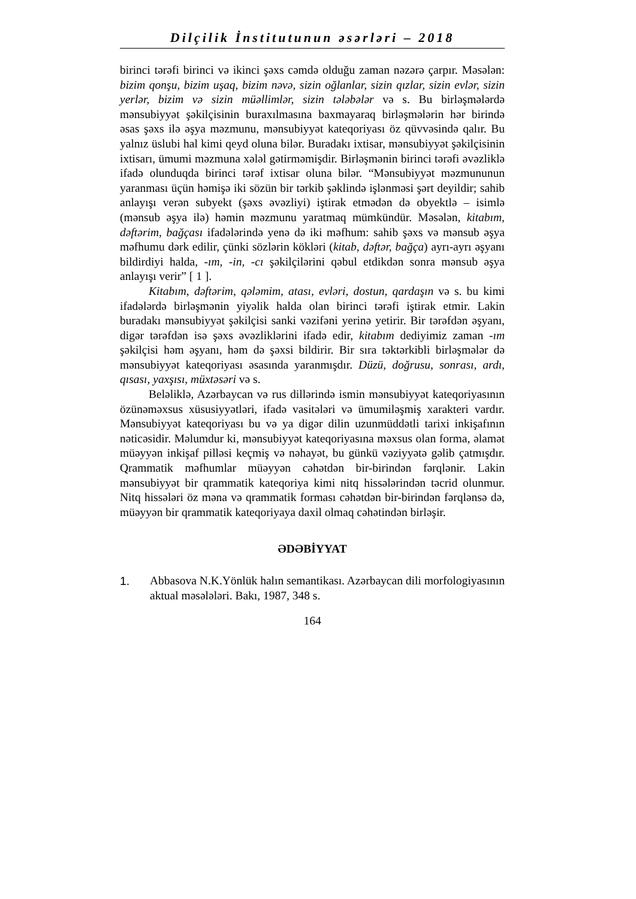Dilçilik İnstitutunun əsərləri – 2018
birinci tərəfi birinci və ikinci şəxs cəmdə olduğu zaman nəzərə çarpır. Məsələn: bizim qonşu, bizim uşaq, bizim nəvə, sizin oğlanlar, sizin qızlar, sizin evlər, sizin yerlər, bizim və sizin müəllimlər, sizin tələbələr və s. Bu birləşmələrdə mənsubiyyət şəkilçisinin buraxılmasına baxmayaraq birləşmələrin hər birində əsas şəxs ilə əşya məzmunu, mənsubiyyət kateqoriyası öz qüvvəsində qalır. Bu yalnız üslubi hal kimi qeyd oluna bilər. Buradakı ixtisar, mənsubiyyət şəkilçisinin ixtisarı, ümumi məzmuna xələl gətirməmişdir. Birləşmənin birinci tərəfi əvəzliklə ifadə olunduqda birinci tərəf ixtisar oluna bilər. “Mənsubiyyət məzmununun yaranması üçün həmişə iki sözün bir tərkib şəklində işlənməsi şərt deyildir; sahib anlayışı verən subyekt (şəxs əvəzliyi) iştirak etmədən də obyektlə – isimlə (mənsub əşya ilə) həmin məzmunu yaratmaq mümkündür. Məsələn, kitabım, dəftərim, bağçası ifadələrində yenə də iki məfhum: sahib şəxs və mənsub əşya məfhumu dərk edilir, çünki sözlərin kökləri (kitab, dəftər, bağça) ayrı-ayrı əşyanı bildirdiyi halda, -ım, -in, -cı şəkilçilərini qəbul etdikdən sonra mənsub əşya anlayışı verir” [ 1 ].
Kitabım, dəftərim, qələmim, atası, evləri, dostun, qardaşın və s. bu kimi ifadələrdə birləşmənin yiyəlik halda olan birinci tərəfi iştirak etmir. Lakin buradakı mənsubiyyət şəkilçisi sanki vəzifəni yerinə yetirir. Bir tərəfdən əşyanı, digər tərəfdən isə şəxs əvəzliklərini ifadə edir, kitabım dediyimiz zaman -ım şəkilçisi həm əşyanı, həm də şəxsi bildirir. Bir sıra təktərkibli birləşmələr də mənsubiyyət kateqoriyası əsasında yaranmışdır. Düzü, doğrusu, sonrası, ardı, qısası, yaxşısı, müxtəsəri və s.
Beləliklə, Azərbaycan və rus dillərində ismin mənsubiyyət kateqoriyasının özünəməxsus xüsusiyyətləri, ifadə vasitələri və ümumiləşmiş xarakteri vardır. Mənsubiyyət kateqoriyası bu və ya digər dilin uzunmüddətli tarixi inkişafının nəticəsidir. Məlumdur ki, mənsubiyyət kateqoriyasına məxsus olan forma, əlamət müəyyən inkişaf pilləsi keçmiş və nəhayət, bu günkü vəziyyətə gəlib çatmışdır. Qrammatik məfhumlar müəyyən cəhətdən bir-birindən fərqlənir. Lakin mənsubiyyət bir qrammatik kateqoriya kimi nitq hissələrindən təcrid olunmur. Nitq hissələri öz məna və qrammatik forması cəhətdən bir-birindən fərqlənsə də, müəyyən bir qrammatik kateqoriyaya daxil olmaq cəhətindən birləşir.
ƏDƏBİYYAT
1. Abbasova N.K.Yönlük halın semantikası. Azərbaycan dili morfologiyasının aktual məsələləri. Bakı, 1987, 348 s.
164